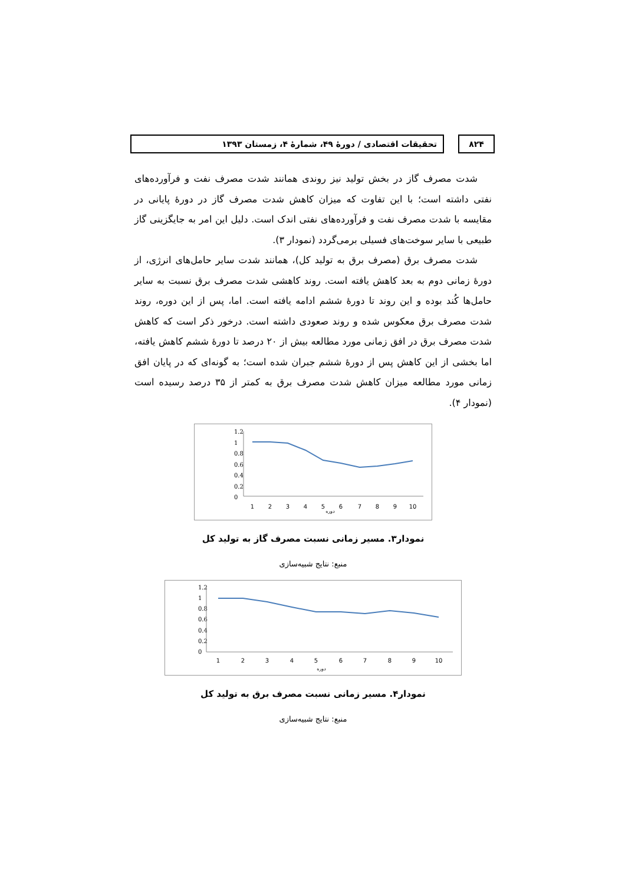۸۲۴ تحقیقات اقتصادی / دورهٔ ۴۹، شمارهٔ ۴، زمستان ۱۳۹۳
شدت مصرف گاز در بخش تولید نیز روندی همانند شدت مصرف نفت و فرآورده‌های نفتی داشته است؛ با این تفاوت که میزان کاهش شدت مصرف گاز در دورهٔ پایانی در مقایسه با شدت مصرف نفت و فرآورده‌های نفتی اندک است. دلیل این امر به جایگزینی گاز طبیعی با سایر سوخت‌های فسیلی برمی‌گردد (نمودار ۳).
شدت مصرف برق (مصرف برق به تولید کل)، همانند شدت سایر حامل‌های انرژی، از دورهٔ زمانی دوم به بعد کاهش یافته است. روند کاهشی شدت مصرف برق نسبت به سایر حامل‌ها کُند بوده و این روند تا دورهٔ ششم ادامه یافته است. اما، پس از این دوره، روند شدت مصرف برق معکوس شده و روند صعودی داشته است. درخور ذکر است که کاهش شدت مصرف برق در افق زمانی مورد مطالعه بیش از ۲۰ درصد تا دورهٔ ششم کاهش یافته، اما بخشی از این کاهش پس از دورهٔ ششم جبران شده است؛ به گونه‌ای که در پایان افق زمانی مورد مطالعه میزان کاهش شدت مصرف برق به کمتر از ۳۵ درصد رسیده است (نمودار ۴).
1.2
1
0.8
0.6
0.4
0.2
0
1
2
3
4
5
6
7
8
9
10
دوره
نمودار۳. مسیر زمانی نسبت مصرف گاز به تولید کل
منبع: نتایج شبیه‌سازی
1.2
1
0.8
0.6
0.4
0.2
0
1
2
3
4
5
6
7
8
9
10
دوره
نمودار۴. مسیر زمانی نسبت مصرف برق به تولید کل
منبع: نتایج شبیه‌سازی